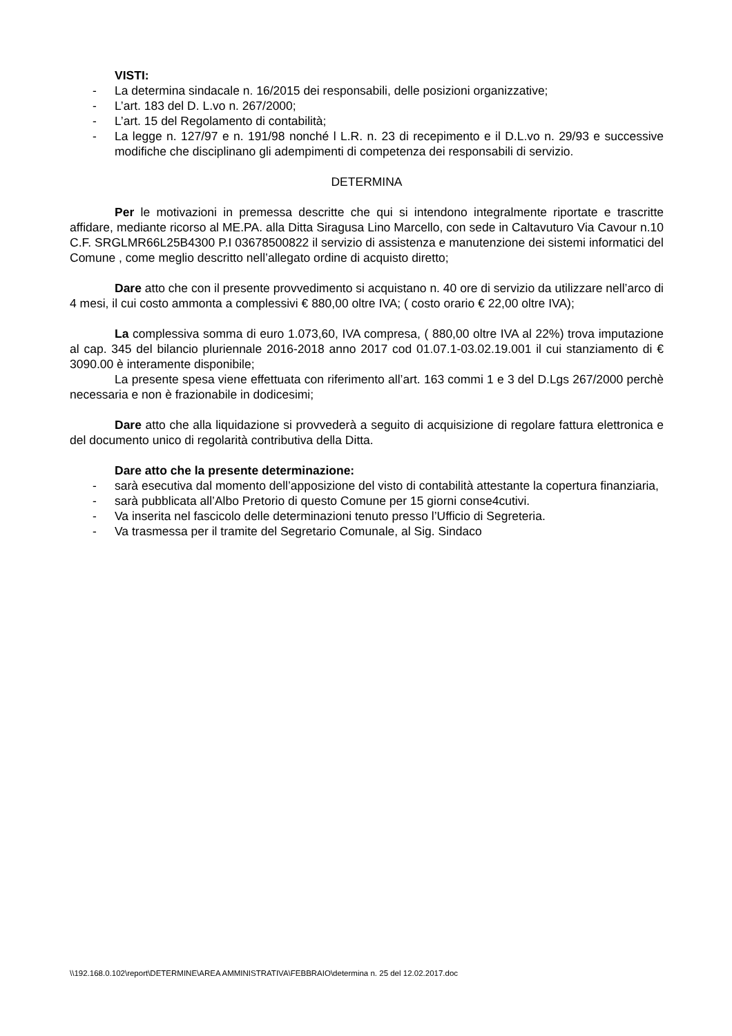VISTI:
- La determina sindacale n. 16/2015 dei responsabili, delle posizioni organizzative;
- L’art. 183 del D. L.vo n. 267/2000;
- L’art. 15 del Regolamento di contabilità;
- La legge n. 127/97 e n. 191/98 nonché l L.R. n. 23 di recepimento e il D.L.vo n. 29/93 e successive modifiche che disciplinano gli adempimenti di competenza dei responsabili di servizio.
DETERMINA
Per le motivazioni in premessa descritte che qui si intendono integralmente riportate e trascritte affidare, mediante ricorso al ME.PA. alla Ditta Siragusa Lino Marcello, con sede in Caltavuturo Via Cavour n.10 C.F. SRGLMR66L25B4300 P.I 03678500822 il servizio di assistenza e manutenzione dei sistemi informatici del Comune , come meglio descritto nell’allegato ordine di acquisto diretto;
Dare atto che con il presente provvedimento si acquistano n. 40 ore di servizio da utilizzare nell’arco di 4 mesi, il cui costo ammonta a complessivi € 880,00 oltre IVA; ( costo orario € 22,00 oltre IVA);
La complessiva somma di euro 1.073,60, IVA compresa, ( 880,00 oltre IVA al 22%) trova imputazione al cap. 345 del bilancio pluriennale 2016-2018 anno 2017 cod 01.07.1-03.02.19.001 il cui stanziamento di € 3090.00 è interamente disponibile;
La presente spesa viene effettuata con riferimento all’art. 163 commi 1 e 3 del D.Lgs 267/2000 perchè necessaria e non è frazionabile in dodicesimi;
Dare atto che alla liquidazione si provvederà a seguito di acquisizione di regolare fattura elettronica e del documento unico di regolarità contributiva della Ditta.
Dare atto che la presente determinazione:
- sarà esecutiva dal momento dell’apposizione del visto di contabilità attestante la copertura finanziaria,
- sarà pubblicata all’Albo Pretorio di questo Comune per 15 giorni conse4cutivi.
- Va inserita nel fascicolo delle determinazioni tenuto presso l’Ufficio di Segreteria.
- Va trasmessa per il tramite del Segretario Comunale, al Sig. Sindaco
\\192.168.0.102\report\DETERMINE\AREA AMMINISTRATIVA\FEBBRAIO\determina n. 25 del 12.02.2017.doc